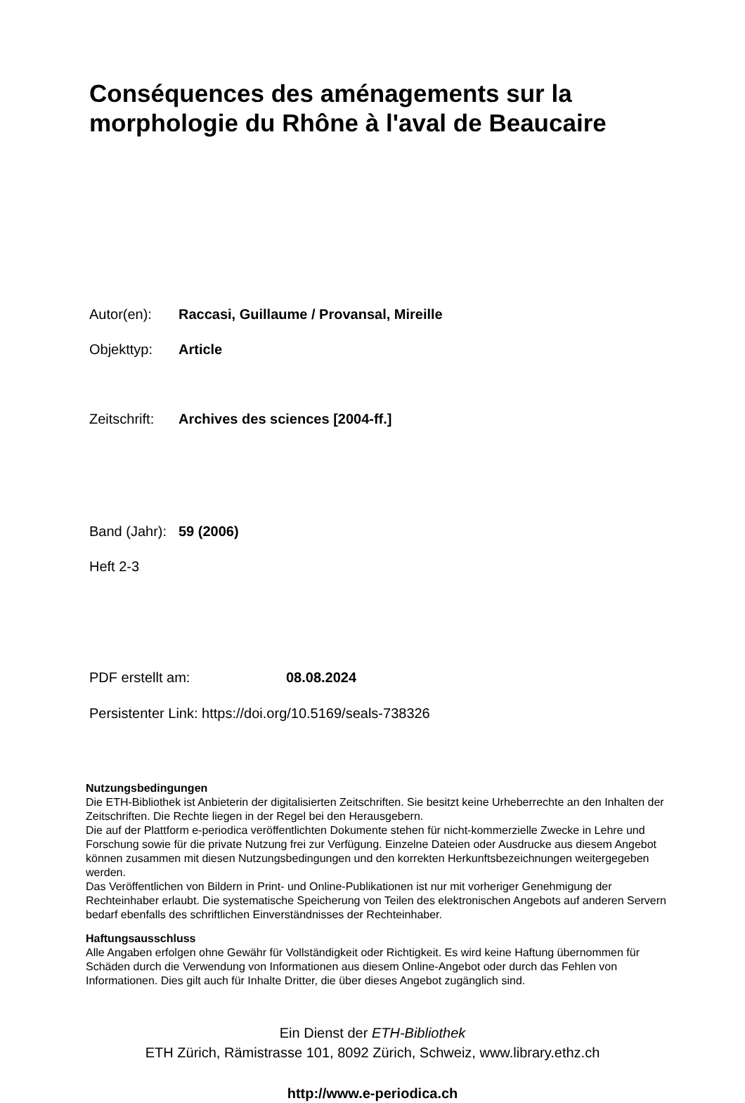Conséquences des aménagements sur la
morphologie du Rhône à l'aval de Beaucaire
Autor(en): Raccasi, Guillaume / Provansal, Mireille
Objekttyp: Article
Zeitschrift: Archives des sciences [2004-ff.]
Band (Jahr): 59 (2006)
Heft 2-3
PDF erstellt am: 08.08.2024
Persistenter Link: https://doi.org/10.5169/seals-738326
Nutzungsbedingungen
Die ETH-Bibliothek ist Anbieterin der digitalisierten Zeitschriften. Sie besitzt keine Urheberrechte an den Inhalten der Zeitschriften. Die Rechte liegen in der Regel bei den Herausgebern.
Die auf der Plattform e-periodica veröffentlichten Dokumente stehen für nicht-kommerzielle Zwecke in Lehre und Forschung sowie für die private Nutzung frei zur Verfügung. Einzelne Dateien oder Ausdrucke aus diesem Angebot können zusammen mit diesen Nutzungsbedingungen und den korrekten Herkunftsbezeichnungen weitergegeben werden.
Das Veröffentlichen von Bildern in Print- und Online-Publikationen ist nur mit vorheriger Genehmigung der Rechteinhaber erlaubt. Die systematische Speicherung von Teilen des elektronischen Angebots auf anderen Servern bedarf ebenfalls des schriftlichen Einverständnisses der Rechteinhaber.
Haftungsausschluss
Alle Angaben erfolgen ohne Gewähr für Vollständigkeit oder Richtigkeit. Es wird keine Haftung übernommen für Schäden durch die Verwendung von Informationen aus diesem Online-Angebot oder durch das Fehlen von Informationen. Dies gilt auch für Inhalte Dritter, die über dieses Angebot zugänglich sind.
Ein Dienst der ETH-Bibliothek
ETH Zürich, Rämistrasse 101, 8092 Zürich, Schweiz, www.library.ethz.ch
http://www.e-periodica.ch